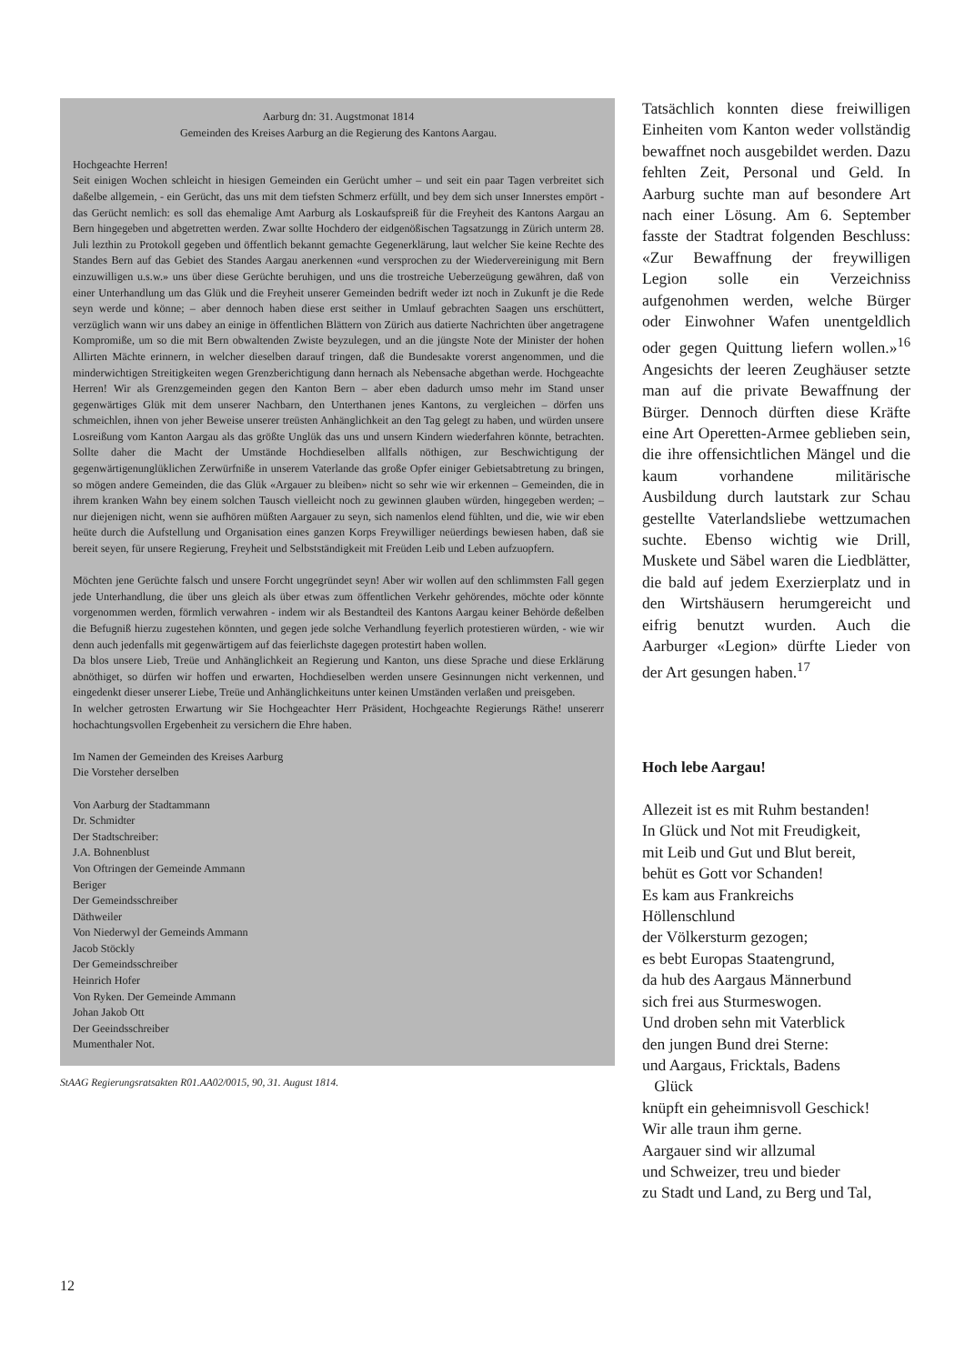Aarburg dn: 31. Augstmonat 1814
Gemeinden des Kreises Aarburg an die Regierung des Kantons Aargau.
Hochgeachte Herren!
Seit einigen Wochen schleicht in hiesigen Gemeinden ein Gerücht umher – und seit ein paar Tagen verbreitet sich daßelbe allgemein, - ein Gerücht, das uns mit dem tiefsten Schmerz erfüllt, und bey dem sich unser Innerstes empört - das Gerücht nemlich: es soll das ehemalige Amt Aarburg als Loskaufspreiß für die Freyheit des Kantons Aargau an Bern hingegeben und abgetretten werden. Zwar sollte Hochdero der eidgenößischen Tagsatzungg in Zürich unterm 28. Juli lezthin zu Protokoll gegeben und öffentlich bekannt gemachte Gegenerklärung, laut welcher Sie keine Rechte des Standes Bern auf das Gebiet des Standes Aargau anerkennen «und versprochen zu der Wiedervereinigung mit Bern einzuwilligen u.s.w.» uns über diese Gerüchte beruhigen, und uns die trostreiche Ueberzeügung gewähren, daß von einer Unterhandlung um das Glük und die Freyheit unserer Gemeinden bedrift weder izt noch in Zukunft je die Rede seyn werde und könne; – aber dennoch haben diese erst seither in Umlauf gebrachten Saagen uns erschüttert, verzüglich wann wir uns dabey an einige in öffentlichen Blättern von Zürich aus datierte Nachrichten über angetragene Kompromiße, um so die mit Bern obwaltenden Zwiste beyzulegen, und an die jüngste Note der Minister der hohen Allirten Mächte erinnern, in welcher dieselben darauf tringen, daß die Bundesakte vorerst angenommen, und die minderwichtigen Streitigkeiten wegen Grenzberichtigung dann hernach als Nebensache abgethan werde. Hochgeachte Herren! Wir als Grenzgemeinden gegen den Kanton Bern – aber eben dadurch umso mehr im Stand unser gegenwärtiges Glük mit dem unserer Nachbarn, den Unterthanen jenes Kantons, zu vergleichen – dörfen uns schmeichlen, ihnen von jeher Beweise unserer treüsten Anhänglichkeit an den Tag gelegt zu haben, und würden unsere Losreißung vom Kanton Aargau als das größte Unglük das uns und unsern Kindern wiederfahren könnte, betrachten. Sollte daher die Macht der Umstände Hochdieselben allfalls nöthigen, zur Beschwichtigung der gegenwärtigenunglüklichen Zerwürfniße in unserem Vaterlande das große Opfer einiger Gebietsabtretung zu bringen, so mögen andere Gemeinden, die das Glük «Argauer zu bleiben» nicht so sehr wie wir erkennen – Gemeinden, die in ihrem kranken Wahn bey einem solchen Tausch vielleicht noch zu gewinnen glauben würden, hingegeben werden; – nur diejenigen nicht, wenn sie aufhören müßten Aargauer zu seyn, sich namenlos elend fühlten, und die, wie wir eben heüte durch die Aufstellung und Organisation eines ganzen Korps Freywilliger neüerdings bewiesen haben, daß sie bereit seyen, für unsere Regierung, Freyheit und Selbstständigkeit mit Freüden Leib und Leben aufzuopfern.
Möchten jene Gerüchte falsch und unsere Forcht ungegründet seyn! Aber wir wollen auf den schlimmsten Fall gegen jede Unterhandlung, die über uns gleich als über etwas zum öffentlichen Verkehr gehörendes, möchte oder könnte vorgenommen werden, förmlich verwahren - indem wir als Bestandteil des Kantons Aargau keiner Behörde deßelben die Befugniß hierzu zugestehen könnten, und gegen jede solche Verhandlung feyerlich protestieren würden, - wie wir denn auch jedenfalls mit gegenwärtigem auf das feierlichste dagegen protestirt haben wollen.
Da blos unsere Lieb, Treüe und Anhänglichkeit an Regierung und Kanton, uns diese Sprache und diese Erklärung abnöthiget, so dürfen wir hoffen und erwarten, Hochdieselben werden unsere Gesinnungen nicht verkennen, und eingedenkt dieser unserer Liebe, Treüe und Anhänglichkeituns unter keinen Umständen verlaßen und preisgeben.
In welcher getrosten Erwartung wir Sie Hochgeachter Herr Präsident, Hochgeachte Regierungs Räthe! unsererr hochachtungsvollen Ergebenheit zu versichern die Ehre haben.
Im Namen der Gemeinden des Kreises Aarburg
Die Vorsteher derselben
Von Aarburg der Stadtammann
Dr. Schmidter
Der Stadtschreiber:
J.A. Bohnenblust
Von Oftringen der Gemeinde Ammann
Beriger
Der Gemeindsschreiber
Däthweiler
Von Niederwyl der Gemeinds Ammann
Jacob Stöckly
Der Gemeindsschreiber
Heinrich Hofer
Von Ryken. Der Gemeinde Ammann
Johan Jakob Ott
Der Geeindsschreiber
Mumenthaler Not.
StAAG Regierungsratsakten R01.AA02/0015, 90, 31. August 1814.
Tatsächlich konnten diese freiwilligen Einheiten vom Kanton weder vollständig bewaffnet noch ausgebildet werden. Dazu fehlten Zeit, Personal und Geld. In Aarburg suchte man auf besondere Art nach einer Lösung. Am 6. September fasste der Stadtrat folgenden Beschluss: «Zur Bewaffnung der freywilligen Legion solle ein Verzeichniss aufgenohmen werden, welche Bürger oder Einwohner Wafen unentgeldlich oder gegen Quittung liefern wollen.»<sup>16</sup> Angesichts der leeren Zeughäuser setzte man auf die private Bewaffnung der Bürger. Dennoch dürften diese Kräfte eine Art Operetten-Armee geblieben sein, die ihre offensichtlichen Mängel und die kaum vorhandene militärische Ausbildung durch lautstark zur Schau gestellte Vaterlandsliebe wettzumachen suchte. Ebenso wichtig wie Drill, Muskete und Säbel waren die Liedblätter, die bald auf jedem Exerzierplatz und in den Wirtshäusern herumgereicht und eifrig benutzt wurden. Auch die Aarburger «Legion» dürfte Lieder von der Art gesungen haben.<sup>17</sup>
Hoch lebe Aargau!
Allezeit ist es mit Ruhm bestanden!
In Glück und Not mit Freudigkeit,
mit Leib und Gut und Blut bereit,
behüt es Gott vor Schanden!
Es kam aus Frankreichs
Höllenschlund
der Völkersturm gezogen;
es bebt Europas Staatengrund,
da hub des Aargaus Männerbund
sich frei aus Sturmeswogen.
Und droben sehn mit Vaterblick
den jungen Bund drei Sterne:
und Aargaus, Fricktals, Badens
Glück
knüpft ein geheimnisvoll Geschick!
Wir alle traun ihm gerne.
Aargauer sind wir allzumal
und Schweizer, treu und bieder
zu Stadt und Land, zu Berg und Tal,
12